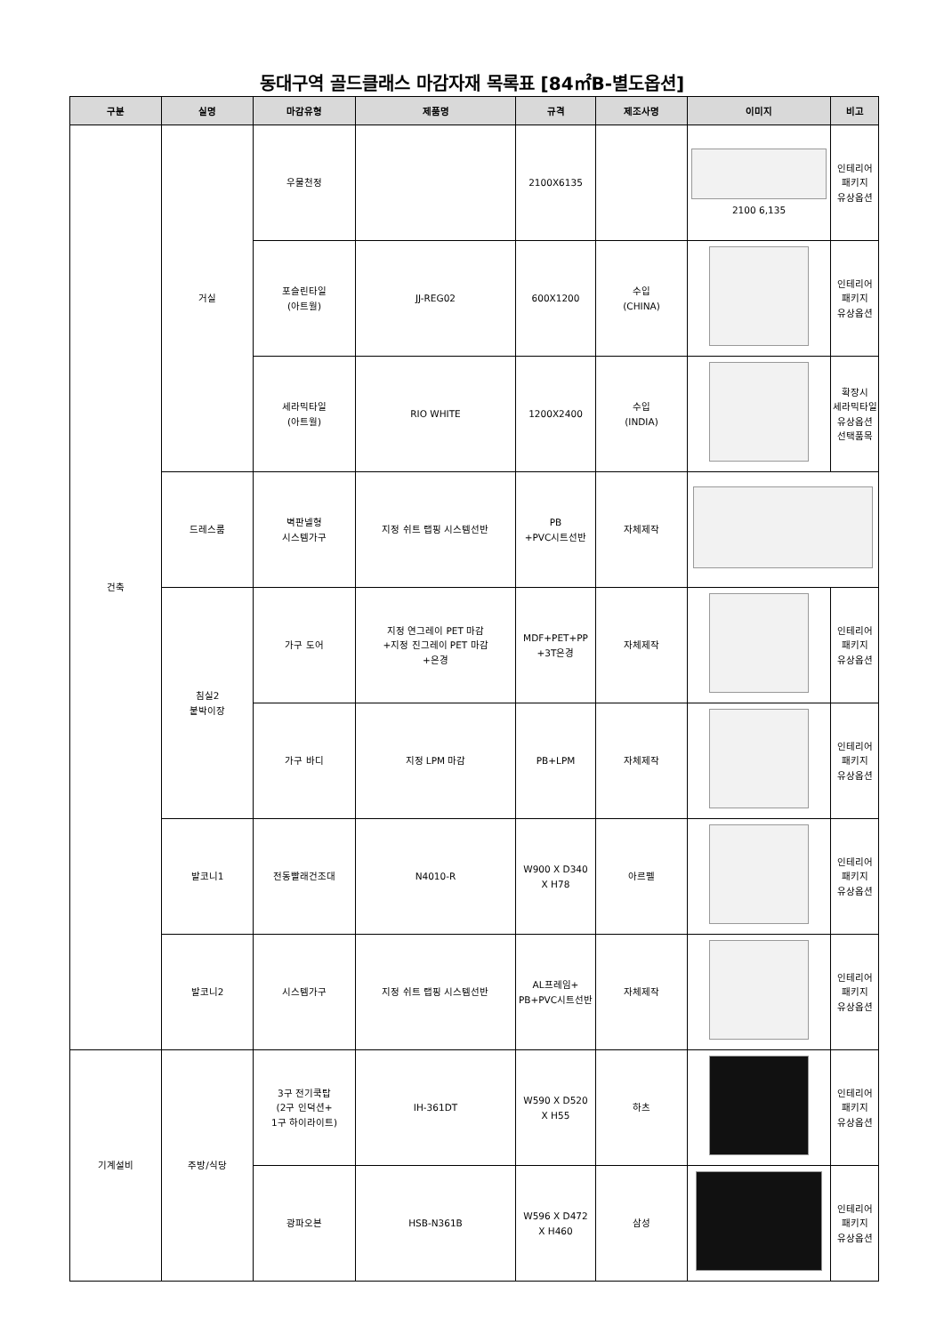동대구역 골드클래스 마감자재 목록표 [84㎡B-별도옵션]
| 구분 | 실명 | 마감유형 | 제품명 | 규격 | 제조사명 | 이미지 | 비고 |
| --- | --- | --- | --- | --- | --- | --- | --- |
| 건축 | 거실 | 우물천정 | | 2100X6135 | | 2100 6,135 | 인테리어 패키지 유상옵션 |
| | | 포슬린타일 (아트월) | JJ-REG02 | 600X1200 | 수입 (CHINA) | | 인테리어 패키지 유상옵션 |
| | | 세라믹타일 (아트월) | RIO WHITE | 1200X2400 | 수입 (INDIA) | | 확장시 세라믹타일 유상옵션 선택품목 |
| | 드레스룸 | 벽판넬형 시스템가구 | 지정 쉬트 랩핑 시스템선반 | PB +PVC시트선반 | 자체제작 | | |
| | 침실2 붙박이장 | 가구 도어 | 지정 연그레이 PET 마감 +지정 진그레이 PET 마감 +은경 | MDF+PET+PP +3T은경 | 자체제작 | | 인테리어 패키지 유상옵션 |
| | | 가구 바디 | 지정 LPM 마감 | PB+LPM | 자체제작 | | 인테리어 패키지 유상옵션 |
| | 발코니1 | 전동빨래건조대 | N4010-R | W900 X D340 X H78 | 아르펠 | | 인테리어 패키지 유상옵션 |
| | 발코니2 | 시스템가구 | 지정 쉬트 랩핑 시스템선반 | AL프레임+ PB+PVC시트선반 | 자체제작 | | 인테리어 패키지 유상옵션 |
| 기계설비 | 주방/식당 | 3구 전기쿡탑 (2구 인덕션+ 1구 하이라이트) | IH-361DT | W590 X D520 X H55 | 하츠 | | 인테리어 패키지 유상옵션 |
| | | 광파오븐 | HSB-N361B | W596 X D472 X H460 | 삼성 | | 인테리어 패키지 유상옵션 |